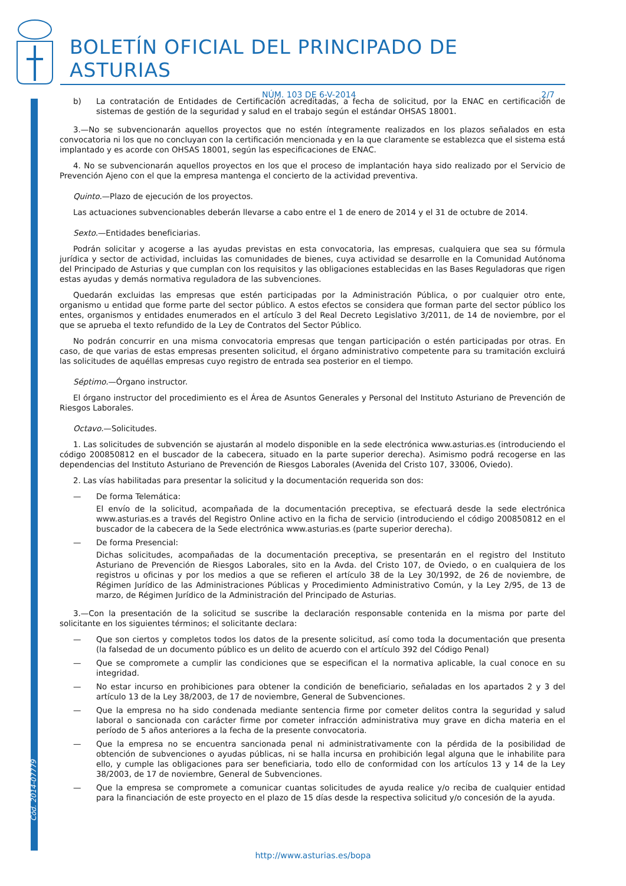Cód. 2014-07779
BOLETÍN OFICIAL DEL PRINCIPADO DE ASTURIAS
NÚM. 103 DE 6-V-2014 2/7
b) La contratación de Entidades de Certificación acreditadas, a fecha de solicitud, por la ENAC en certificación de sistemas de gestión de la seguridad y salud en el trabajo según el estándar OHSAS 18001.
3.—No se subvencionarán aquellos proyectos que no estén íntegramente realizados en los plazos señalados en esta convocatoria ni los que no concluyan con la certificación mencionada y en la que claramente se establezca que el sistema está implantado y es acorde con OHSAS 18001, según las especificaciones de ENAC.
4. No se subvencionarán aquellos proyectos en los que el proceso de implantación haya sido realizado por el Servicio de Prevención Ajeno con el que la empresa mantenga el concierto de la actividad preventiva.
Quinto.—Plazo de ejecución de los proyectos.
Las actuaciones subvencionables deberán llevarse a cabo entre el 1 de enero de 2014 y el 31 de octubre de 2014.
Sexto.—Entidades beneficiarias.
Podrán solicitar y acogerse a las ayudas previstas en esta convocatoria, las empresas, cualquiera que sea su fórmula jurídica y sector de actividad, incluidas las comunidades de bienes, cuya actividad se desarrolle en la Comunidad Autónoma del Principado de Asturias y que cumplan con los requisitos y las obligaciones establecidas en las Bases Reguladoras que rigen estas ayudas y demás normativa reguladora de las subvenciones.
Quedarán excluidas las empresas que estén participadas por la Administración Pública, o por cualquier otro ente, organismo u entidad que forme parte del sector público. A estos efectos se considera que forman parte del sector público los entes, organismos y entidades enumerados en el artículo 3 del Real Decreto Legislativo 3/2011, de 14 de noviembre, por el que se aprueba el texto refundido de la Ley de Contratos del Sector Público.
No podrán concurrir en una misma convocatoria empresas que tengan participación o estén participadas por otras. En caso, de que varias de estas empresas presenten solicitud, el órgano administrativo competente para su tramitación excluirá las solicitudes de aquéllas empresas cuyo registro de entrada sea posterior en el tiempo.
Séptimo.—Órgano instructor.
El órgano instructor del procedimiento es el Área de Asuntos Generales y Personal del Instituto Asturiano de Prevención de Riesgos Laborales.
Octavo.—Solicitudes.
1. Las solicitudes de subvención se ajustarán al modelo disponible en la sede electrónica www.asturias.es (introduciendo el código 200850812 en el buscador de la cabecera, situado en la parte superior derecha). Asimismo podrá recogerse en las dependencias del Instituto Asturiano de Prevención de Riesgos Laborales (Avenida del Cristo 107, 33006, Oviedo).
2. Las vías habilitadas para presentar la solicitud y la documentación requerida son dos:
— De forma Telemática:
El envío de la solicitud, acompañada de la documentación preceptiva, se efectuará desde la sede electrónica www.asturias.es a través del Registro Online activo en la ficha de servicio (introduciendo el código 200850812 en el buscador de la cabecera de la Sede electrónica www.asturias.es (parte superior derecha).
— De forma Presencial:
Dichas solicitudes, acompañadas de la documentación preceptiva, se presentarán en el registro del Instituto Asturiano de Prevención de Riesgos Laborales, sito en la Avda. del Cristo 107, de Oviedo, o en cualquiera de los registros u oficinas y por los medios a que se refieren el artículo 38 de la Ley 30/1992, de 26 de noviembre, de Régimen Jurídico de las Administraciones Públicas y Procedimiento Administrativo Común, y la Ley 2/95, de 13 de marzo, de Régimen Jurídico de la Administración del Principado de Asturias.
3.—Con la presentación de la solicitud se suscribe la declaración responsable contenida en la misma por parte del solicitante en los siguientes términos; el solicitante declara:
— Que son ciertos y completos todos los datos de la presente solicitud, así como toda la documentación que presenta (la falsedad de un documento público es un delito de acuerdo con el artículo 392 del Código Penal)
— Que se compromete a cumplir las condiciones que se especifican el la normativa aplicable, la cual conoce en su integridad.
— No estar incurso en prohibiciones para obtener la condición de beneficiario, señaladas en los apartados 2 y 3 del artículo 13 de la Ley 38/2003, de 17 de noviembre, General de Subvenciones.
— Que la empresa no ha sido condenada mediante sentencia firme por cometer delitos contra la seguridad y salud laboral o sancionada con carácter firme por cometer infracción administrativa muy grave en dicha materia en el período de 5 años anteriores a la fecha de la presente convocatoria.
— Que la empresa no se encuentra sancionada penal ni administrativamente con la pérdida de la posibilidad de obtención de subvenciones o ayudas públicas, ni se halla incursa en prohibición legal alguna que le inhabilite para ello, y cumple las obligaciones para ser beneficiaria, todo ello de conformidad con los artículos 13 y 14 de la Ley 38/2003, de 17 de noviembre, General de Subvenciones.
— Que la empresa se compromete a comunicar cuantas solicitudes de ayuda realice y/o reciba de cualquier entidad para la financiación de este proyecto en el plazo de 15 días desde la respectiva solicitud y/o concesión de la ayuda.
http://www.asturias.es/bopa